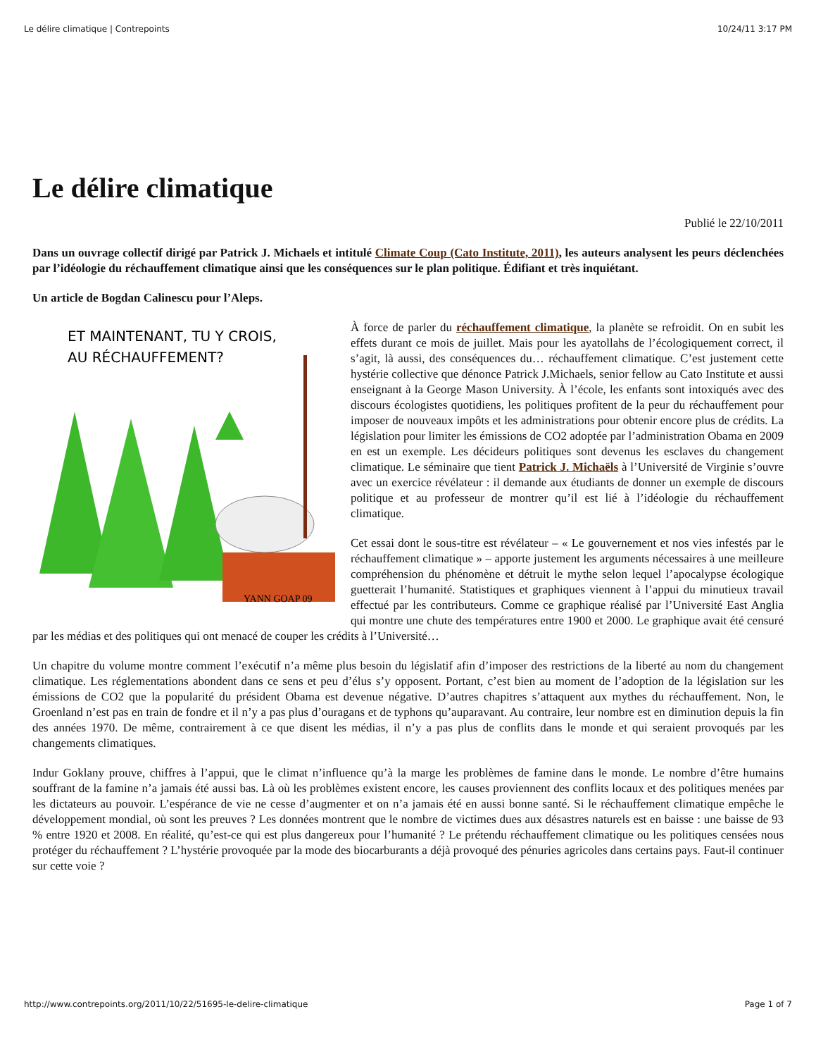Le délire climatique | Contrepoints 10/24/11 3:17 PM
Le délire climatique
Publié le 22/10/2011
Dans un ouvrage collectif dirigé par Patrick J. Michaels et intitulé Climate Coup (Cato Institute, 2011), les auteurs analysent les peurs déclenchées par l’idéologie du réchauffement climatique ainsi que les conséquences sur le plan politique. Édifiant et très inquiétant.
Un article de Bogdan Calinescu pour l’Aleps.
ET MAINTENANT, TU Y CROIS,
AU RÉCHAUFFEMENT?
YANN GOAP 09
À force de parler du réchauffement climatique, la planète se refroidit. On en subit les effets durant ce mois de juillet. Mais pour les ayatollahs de l’écologiquement correct, il s’agit, là aussi, des conséquences du… réchauffement climatique. C’est justement cette hystérie collective que dénonce Patrick J.Michaels, senior fellow au Cato Institute et aussi enseignant à la George Mason University. À l’école, les enfants sont intoxiqués avec des discours écologistes quotidiens, les politiques profitent de la peur du réchauffement pour imposer de nouveaux impôts et les administrations pour obtenir encore plus de crédits. La législation pour limiter les émissions de CO2 adoptée par l’administration Obama en 2009 en est un exemple. Les décideurs politiques sont devenus les esclaves du changement climatique. Le séminaire que tient Patrick J. Michaëls à l’Université de Virginie s’ouvre avec un exercice révélateur : il demande aux étudiants de donner un exemple de discours politique et au professeur de montrer qu’il est lié à l’idéologie du réchauffement climatique.
Cet essai dont le sous-titre est révélateur – « Le gouvernement et nos vies infestés par le réchauffement climatique » – apporte justement les arguments nécessaires à une meilleure compréhension du phénomène et détruit le mythe selon lequel l’apocalypse écologique guetterait l’humanité. Statistiques et graphiques viennent à l’appui du minutieux travail effectué par les contributeurs. Comme ce graphique réalisé par l’Université East Anglia qui montre une chute des températures entre 1900 et 2000. Le graphique avait été censuré par les médias et des politiques qui ont menacé de couper les crédits à l’Université…
Un chapitre du volume montre comment l’exécutif n’a même plus besoin du législatif afin d’imposer des restrictions de la liberté au nom du changement climatique. Les réglementations abondent dans ce sens et peu d’élus s’y opposent. Portant, c’est bien au moment de l’adoption de la législation sur les émissions de CO2 que la popularité du président Obama est devenue négative. D’autres chapitres s’attaquent aux mythes du réchauffement. Non, le Groenland n’est pas en train de fondre et il n’y a pas plus d’ouragans et de typhons qu’auparavant. Au contraire, leur nombre est en diminution depuis la fin des années 1970. De même, contrairement à ce que disent les médias, il n’y a pas plus de conflits dans le monde et qui seraient provoqués par les changements climatiques.
Indur Goklany prouve, chiffres à l’appui, que le climat n’influence qu’à la marge les problèmes de famine dans le monde. Le nombre d’être humains souffrant de la famine n’a jamais été aussi bas. Là où les problèmes existent encore, les causes proviennent des conflits locaux et des politiques menées par les dictateurs au pouvoir. L’espérance de vie ne cesse d’augmenter et on n’a jamais été en aussi bonne santé. Si le réchauffement climatique empêche le développement mondial, où sont les preuves ? Les données montrent que le nombre de victimes dues aux désastres naturels est en baisse : une baisse de 93 % entre 1920 et 2008. En réalité, qu’est-ce qui est plus dangereux pour l’humanité ? Le prétendu réchauffement climatique ou les politiques censées nous protéger du réchauffement ? L’hystérie provoquée par la mode des biocarburants a déjà provoqué des pénuries agricoles dans certains pays. Faut-il continuer sur cette voie ?
http://www.contrepoints.org/2011/10/22/51695-le-delire-climatique Page 1 of 7